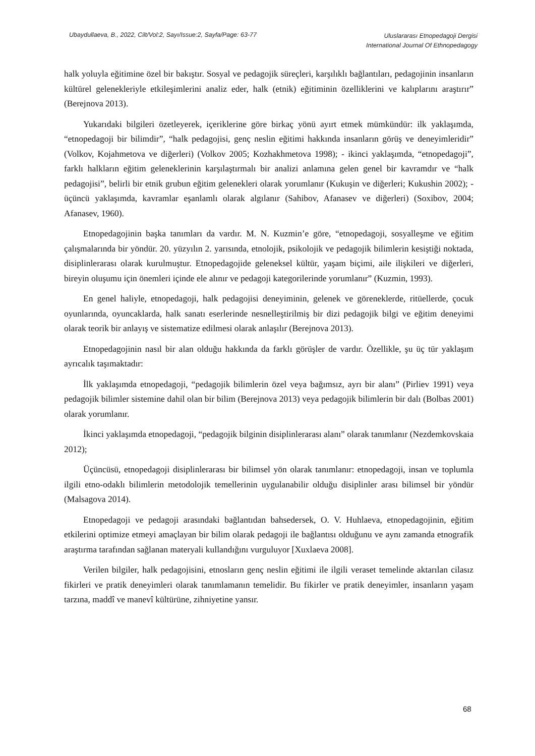Ubaydullaeva, B., 2022, Cilt/Vol:2, Sayı/Issue:2, Sayfa/Page: 63-77
Uluslararası Etnopedagoji Dergisi
International Journal Of Ethnopedagogy
halk yoluyla eğitimine özel bir bakıştır. Sosyal ve pedagojik süreçleri, karşılıklı bağlantıları, pedagojinin insanların kültürel gelenekleriyle etkileşimlerini analiz eder, halk (etnik) eğitiminin özelliklerini ve kalıplarını araştırır” (Berejnova 2013).
Yukarıdaki bilgileri özetleyerek, içeriklerine göre birkaç yönü ayırt etmek mümkündür: ilk yaklaşımda, “etnopedagoji bir bilimdir”, “halk pedagojisi, genç neslin eğitimi hakkında insanların görüş ve deneyimleridir” (Volkov, Kojahmetova ve diğerleri) (Volkov 2005; Kozhakhmetova 1998); - ikinci yaklaşımda, “etnopedagoji”, farklı halkların eğitim geleneklerinin karşılaştırmalı bir analizi anlamına gelen genel bir kavramdır ve “halk pedagojisi”, belirli bir etnik grubun eğitim gelenekleri olarak yorumlanır (Kukuşin ve diğerleri; Kukushin 2002); - üçüncü yaklaşımda, kavramlar eşanlamlı olarak algılanır (Sahibov, Afanasev ve diğerleri) (Soxibov, 2004; Afanasev, 1960).
Etnopedagojinin başka tanımları da vardır. M. N. Kuzmin’e göre, “etnopedagoji, sosyalleşme ve eğitim çalışmalarında bir yöndür. 20. yüzyılın 2. yarısında, etnolojik, psikolojik ve pedagojik bilimlerin kesiştiği noktada, disiplinlerarası olarak kurulmuştur. Etnopedagojide geleneksel kültür, yaşam biçimi, aile ilişkileri ve diğerleri, bireyin oluşumu için önemleri içinde ele alınır ve pedagoji kategorilerinde yorumlanır” (Kuzmin, 1993).
En genel haliyle, etnopedagoji, halk pedagojisi deneyiminin, gelenek ve göreneklerde, ritüellerde, çocuk oyunlarında, oyuncaklarda, halk sanatı eserlerinde nesnelleştirilmiş bir dizi pedagojik bilgi ve eğitim deneyimi olarak teorik bir anlayış ve sistematize edilmesi olarak anlaşılır (Berejnova 2013).
Etnopedagojinin nasıl bir alan olduğu hakkında da farklı görüşler de vardır. Özellikle, şu üç tür yaklaşım ayrıcalık taşımaktadır:
İlk yaklaşımda etnopedagoji, “pedagojik bilimlerin özel veya bağımsız, ayrı bir alanı” (Pirliev 1991) veya pedagojik bilimler sistemine dahil olan bir bilim (Berejnova 2013) veya pedagojik bilimlerin bir dalı (Bolbas 2001) olarak yorumlanır.
İkinci yaklaşımda etnopedagoji, “pedagojik bilginin disiplinlerarası alanı” olarak tanımlanır (Nezdemkovskaia 2012);
Üçüncüsü, etnopedagoji disiplinlerarası bir bilimsel yön olarak tanımlanır: etnopedagoji, insan ve toplumla ilgili etno-odaklı bilimlerin metodolojik temellerinin uygulanabilir olduğu disiplinler arası bilimsel bir yöndür (Malsagova 2014).
Etnopedagoji ve pedagoji arasındaki bağlantıdan bahsedersek, O. V. Huhlaeva, etnopedagojinin, eğitim etkilerini optimize etmeyi amaçlayan bir bilim olarak pedagoji ile bağlantısı olduğunu ve aynı zamanda etnografik araştırma tarafından sağlanan materyali kullandığını vurguluyor [Xuxlaeva 2008].
Verilen bilgiler, halk pedagojisini, etnosların genç neslin eğitimi ile ilgili veraset temelinde aktarılan cilasız fikirleri ve pratik deneyimleri olarak tanımlamanın temelidir. Bu fikirler ve pratik deneyimler, insanların yaşam tarzına, maddî ve manevî kültürüne, zihniyetine yansır.
68